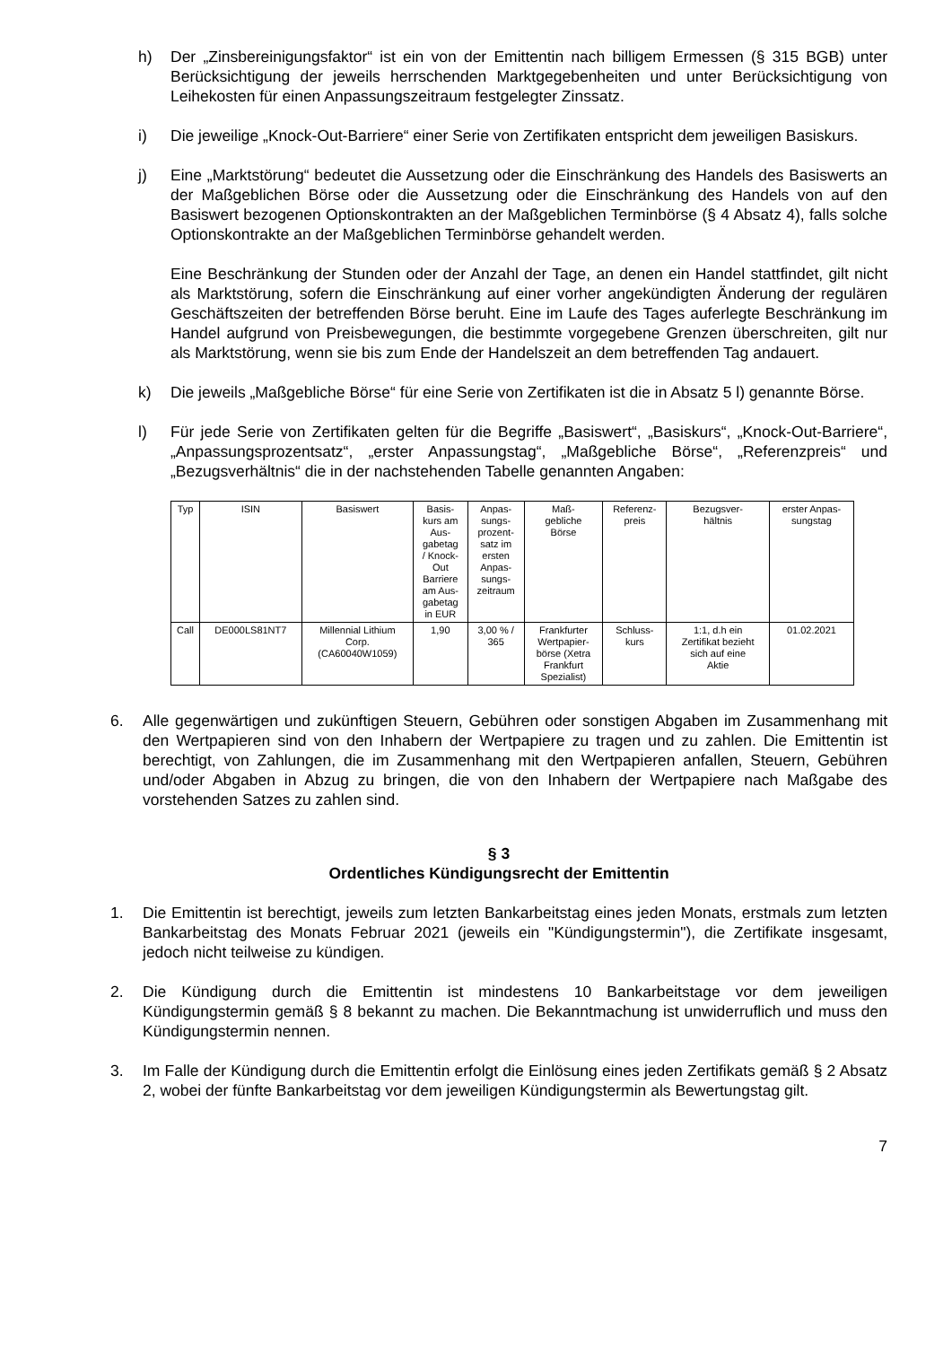h) Der „Zinsbereinigungsfaktor“ ist ein von der Emittentin nach billigem Ermessen (§ 315 BGB) unter Berücksichtigung der jeweils herrschenden Marktgegebenheiten und unter Berücksichtigung von Leihekosten für einen Anpassungszeitraum festgelegter Zinssatz.
i) Die jeweilige „Knock-Out-Barriere“ einer Serie von Zertifikaten entspricht dem jeweiligen Basiskurs.
j) Eine „Marktstörung“ bedeutet die Aussetzung oder die Einschränkung des Handels des Basiswerts an der Maßgeblichen Börse oder die Aussetzung oder die Einschränkung des Handels von auf den Basiswert bezogenen Optionskontrakten an der Maßgeblichen Terminbörse (§ 4 Absatz 4), falls solche Optionskontrakte an der Maßgeblichen Terminbörse gehandelt werden.
Eine Beschränkung der Stunden oder der Anzahl der Tage, an denen ein Handel stattfindet, gilt nicht als Marktstörung, sofern die Einschränkung auf einer vorher angekündigten Änderung der regulären Geschäftszeiten der betreffenden Börse beruht. Eine im Laufe des Tages auferlegte Beschränkung im Handel aufgrund von Preisbewegungen, die bestimmte vorgegebene Grenzen überschreiten, gilt nur als Marktstörung, wenn sie bis zum Ende der Handelszeit an dem betreffenden Tag andauert.
k) Die jeweils „Maßgebliche Börse“ für eine Serie von Zertifikaten ist die in Absatz 5 l) genannte Börse.
l) Für jede Serie von Zertifikaten gelten für die Begriffe „Basiswert“, „Basiskurs“, „Knock-Out-Barriere“, „Anpassungsprozentsatz“, „erster Anpassungstag“, „Maßgebliche Börse“, „Referenzpreis“ und „Bezugsverhältnis“ die in der nachstehenden Tabelle genannten Angaben:
| Typ | ISIN | Basiswert | Basis- kurs am Aus- gabetag / Knock- Out Barriere am Aus- gabetag in EUR | Anpas- sungs- prozent- satz im ersten Anpas- sungs- zeitraum | Maß- gebliche Börse | Referenz- preis | Bezugsver- hältnis | erster Anpas- sungstag |
| --- | --- | --- | --- | --- | --- | --- | --- | --- |
| Call | DE000LS81NT7 | Millennial Lithium Corp. (CA60040W1059) | 1,90 | 3,00 % / 365 | Frankfurter Wertpapier- börse (Xetra Frankfurt Spezialist) | Schluss- kurs | 1:1, d.h ein Zertifikat bezieht sich auf eine Aktie | 01.02.2021 |
6. Alle gegenwärtigen und zukünftigen Steuern, Gebühren oder sonstigen Abgaben im Zusammenhang mit den Wertpapieren sind von den Inhabern der Wertpapiere zu tragen und zu zahlen. Die Emittentin ist berechtigt, von Zahlungen, die im Zusammenhang mit den Wertpapieren anfallen, Steuern, Gebühren und/oder Abgaben in Abzug zu bringen, die von den Inhabern der Wertpapiere nach Maßgabe des vorstehenden Satzes zu zahlen sind.
§ 3
Ordentliches Kündigungsrecht der Emittentin
1. Die Emittentin ist berechtigt, jeweils zum letzten Bankarbeitstag eines jeden Monats, erstmals zum letzten Bankarbeitstag des Monats Februar 2021 (jeweils ein "Kündigungstermin"), die Zertifikate insgesamt, jedoch nicht teilweise zu kündigen.
2. Die Kündigung durch die Emittentin ist mindestens 10 Bankarbeitstage vor dem jeweiligen Kündigungstermin gemäß § 8 bekannt zu machen. Die Bekanntmachung ist unwiderruflich und muss den Kündigungstermin nennen.
3. Im Falle der Kündigung durch die Emittentin erfolgt die Einlösung eines jeden Zertifikats gemäß § 2 Absatz 2, wobei der fünfte Bankarbeitstag vor dem jeweiligen Kündigungstermin als Bewertungstag gilt.
7